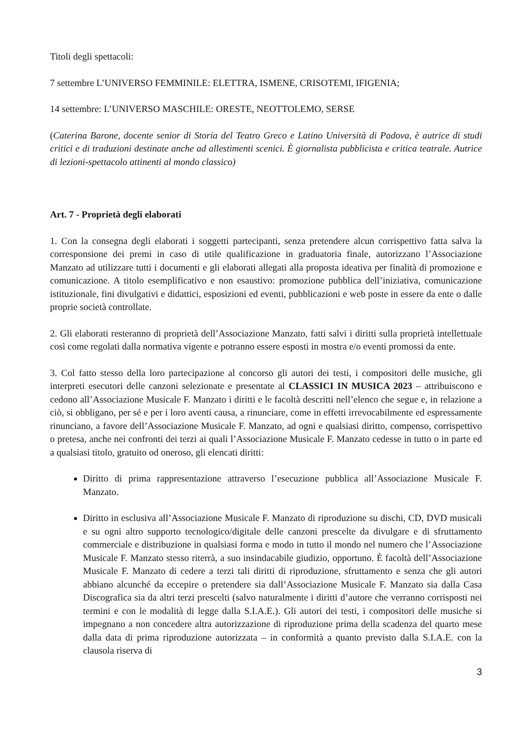Titoli degli spettacoli:
7 settembre L’UNIVERSO FEMMINILE: ELETTRA, ISMENE, CRISOTEMI, IFIGENIA;
14 settembre: L’UNIVERSO MASCHILE: ORESTE, NEOTTOLEMO, SERSE
(Caterina Barone, docente senior di Storia del Teatro Greco e Latino Università di Padova, è autrice di studi critici e di traduzioni destinate anche ad allestimenti scenici. È giornalista pubblicista e critica teatrale. Autrice di lezioni-spettacolo attinenti al mondo classico)
Art. 7 - Proprietà degli elaborati
1. Con la consegna degli elaborati i soggetti partecipanti, senza pretendere alcun corrispettivo fatta salva la corresponsione dei premi in caso di utile qualificazione in graduatoria finale, autorizzano l’Associazione Manzato ad utilizzare tutti i documenti e gli elaborati allegati alla proposta ideativa per finalità di promozione e comunicazione. A titolo esemplificativo e non esaustivo: promozione pubblica dell’iniziativa, comunicazione istituzionale, fini divulgativi e didattici, esposizioni ed eventi, pubblicazioni e web poste in essere da ente o dalle proprie società controllate.
2. Gli elaborati resteranno di proprietà dell’Associazione Manzato, fatti salvi i diritti sulla proprietà intellettuale così come regolati dalla normativa vigente e potranno essere esposti in mostra e/o eventi promossi da ente.
3. Col fatto stesso della loro partecipazione al concorso gli autori dei testi, i compositori delle musiche, gli interpreti esecutori delle canzoni selezionate e presentate al CLASSICI IN MUSICA 2023 – attribuiscono e cedono all’Associazione Musicale F. Manzato i diritti e le facoltà descritti nell’elenco che segue e, in relazione a ciò, si obbligano, per sé e per i loro aventi causa, a rinunciare, come in effetti irrevocabilmente ed espressamente rinunciano, a favore dell’Associazione Musicale F. Manzato, ad ogni e qualsiasi diritto, compenso, corrispettivo o pretesa, anche nei confronti dei terzi ai quali l’Associazione Musicale F. Manzato cedesse in tutto o in parte ed a qualsiasi titolo, gratuito od oneroso, gli elencati diritti:
Diritto di prima rappresentazione attraverso l’esecuzione pubblica all’Associazione Musicale F. Manzato.
Diritto in esclusiva all’Associazione Musicale F. Manzato di riproduzione su dischi, CD, DVD musicali e su ogni altro supporto tecnologico/digitale delle canzoni prescelte da divulgare e di sfruttamento commerciale e distribuzione in qualsiasi forma e modo in tutto il mondo nel numero che l’Associazione Musicale F. Manzato stesso riterrà, a suo insindacabile giudizio, opportuno. È facoltà dell’Associazione Musicale F. Manzato di cedere a terzi tali diritti di riproduzione, sfruttamento e senza che gli autori abbiano alcunché da eccepire o pretendere sia dall’Associazione Musicale F. Manzato sia dalla Casa Discografica sia da altri terzi prescelti (salvo naturalmente i diritti d’autore che verranno corrisposti nei termini e con le modalità di legge dalla S.I.A.E.). Gli autori dei testi, i compositori delle musiche si impegnano a non concedere altra autorizzazione di riproduzione prima della scadenza del quarto mese dalla data di prima riproduzione autorizzata – in conformità a quanto previsto dalla S.I.A.E. con la clausola riserva di
3